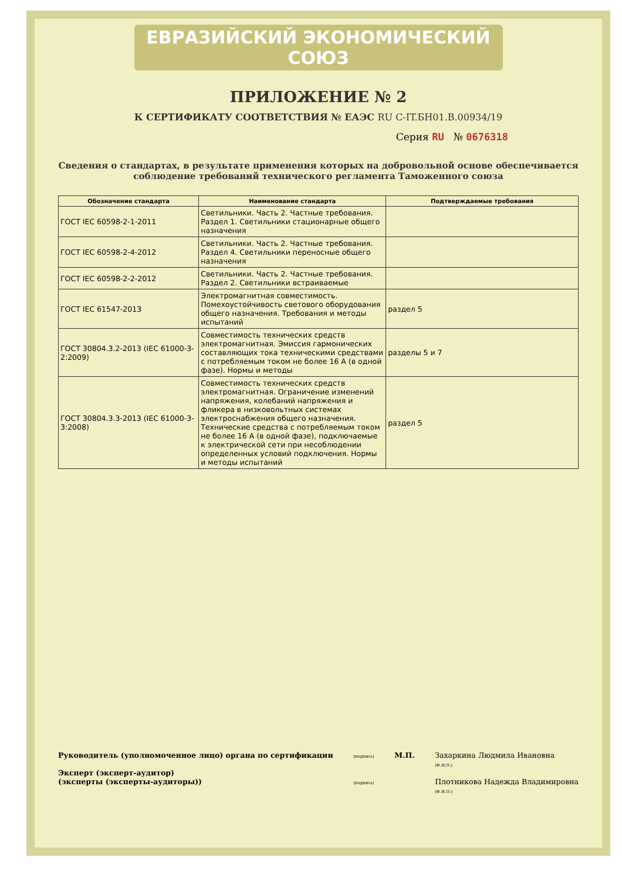ЕВРАЗИЙСКИЙ ЭКОНОМИЧЕСКИЙ СОЮЗ
ПРИЛОЖЕНИЕ № 2
К СЕРТИФИКАТУ СООТВЕТСТВИЯ № ЕАЭС RU С-IT.БН01.В.00934/19
Серия RU № 0676318
Сведения о стандартах, в результате применения которых на добровольной основе обеспечивается соблюдение требований технического регламента Таможенного союза
| Обозначение стандарта | Наименование стандарта | Подтверждаемые требования |
| --- | --- | --- |
| ГОСТ IEC 60598-2-1-2011 | Светильники. Часть 2. Частные требования. Раздел 1. Светильники стационарные общего назначения | |
| ГОСТ IEC 60598-2-4-2012 | Светильники. Часть 2. Частные требования. Раздел 4. Светильники переносные общего назначения | |
| ГОСТ IEC 60598-2-2-2012 | Светильники. Часть 2. Частные требования. Раздел 2. Светильники встраиваемые | |
| ГОСТ IEC 61547-2013 | Электромагнитная совместимость. Помехоустойчивость светового оборудования общего назначения. Требования и методы испытаний | раздел 5 |
| ГОСТ 30804.3.2-2013 (IEC 61000-3-2:2009) | Совместимость технических средств электромагнитная. Эмиссия гармонических составляющих тока техническими средствами с потребляемым током не более 16 А (в одной фазе). Нормы и методы | разделы 5 и 7 |
| ГОСТ 30804.3.3-2013 (IEC 61000-3-3:2008) | Совместимость технических средств электромагнитная. Ограничение изменений напряжения, колебаний напряжения и фликера в низковольтных системах электроснабжения общего назначения. Технические средства с потребляемым током не более 16 А (в одной фазе), подключаемые к электрической сети при несоблюдении определенных условий подключения. Нормы и методы испытаний | раздел 5 |
Руководитель (уполномоченное лицо) органа по сертификации
Эксперт (эксперт-аудитор)
(эксперты (эксперты-аудиторы))
(подпись)
(подпись)
М.П. Захаркина Людмила Ивановна
(Ф.И.О.)
Плотникова Надежда Владимировна
(Ф.И.О.)